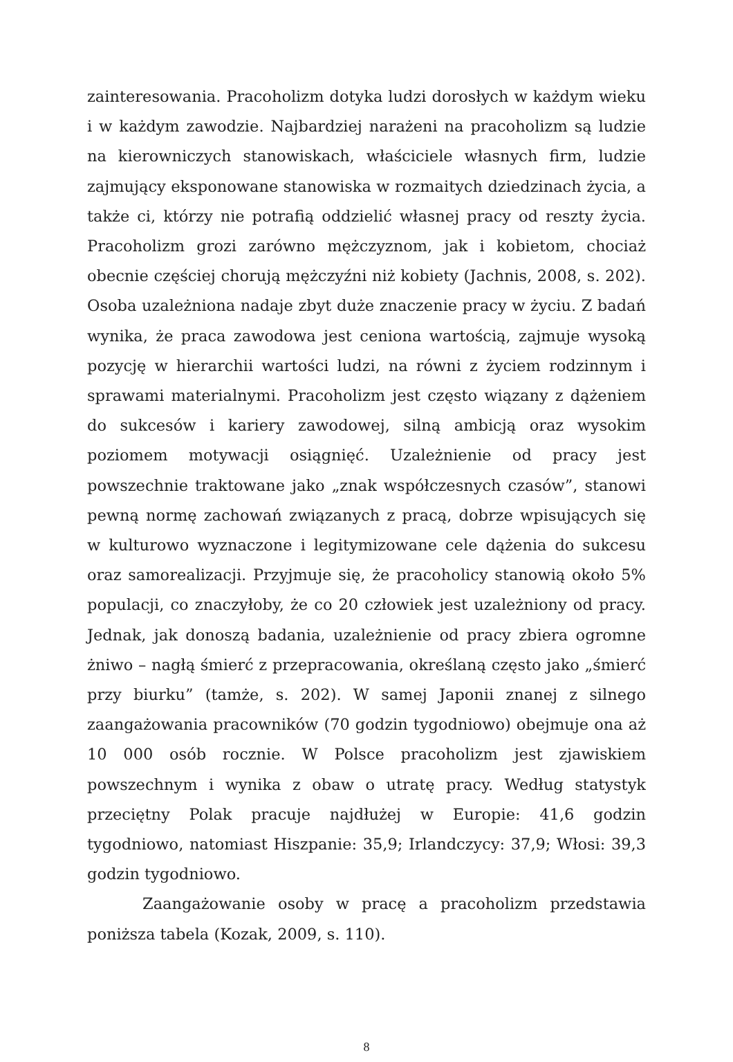zainteresowania. Pracoholizm dotyka ludzi dorosłych w każdym wieku i w każdym zawodzie. Najbardziej narażeni na pracoholizm są ludzie na kierowniczych stanowiskach, właściciele własnych firm, ludzie zajmujący eksponowane stanowiska w rozmaitych dziedzinach życia, a także ci, którzy nie potrafią oddzielić własnej pracy od reszty życia. Pracoholizm grozi zarówno mężczyznom, jak i kobietom, chociaż obecnie częściej chorują mężczyźni niż kobiety (Jachnis, 2008, s. 202). Osoba uzależniona nadaje zbyt duże znaczenie pracy w życiu. Z badań wynika, że praca zawodowa jest ceniona wartością, zajmuje wysoką pozycję w hierarchii wartości ludzi, na równi z życiem rodzinnym i sprawami materialnymi. Pracoholizm jest często wiązany z dążeniem do sukcesów i kariery zawodowej, silną ambicją oraz wysokim poziomem motywacji osiągnięć. Uzależnienie od pracy jest powszechnie traktowane jako „znak współczesnych czasów”, stanowi pewną normę zachowań związanych z pracą, dobrze wpisujących się w kulturowo wyznaczone i legitymizowane cele dążenia do sukcesu oraz samorealizacji. Przyjmuje się, że pracoholicy stanowią około 5% populacji, co znaczyłoby, że co 20 człowiek jest uzależniony od pracy. Jednak, jak donoszą badania, uzależnienie od pracy zbiera ogromne żniwo – nagłą śmierć z przepracowania, określaną często jako „śmierć przy biurku” (tamże, s. 202). W samej Japonii znanej z silnego zaangażowania pracowników (70 godzin tygodniowo) obejmuje ona aż 10 000 osób rocznie. W Polsce pracoholizm jest zjawiskiem powszechnym i wynika z obaw o utratę pracy. Według statystyk przeciętny Polak pracuje najdłużej w Europie: 41,6 godzin tygodniowo, natomiast Hiszpanie: 35,9; Irlandczycy: 37,9; Włosi: 39,3 godzin tygodniowo.
Zaangażowanie osoby w pracę a pracoholizm przedstawia poniższa tabela (Kozak, 2009, s. 110).
8